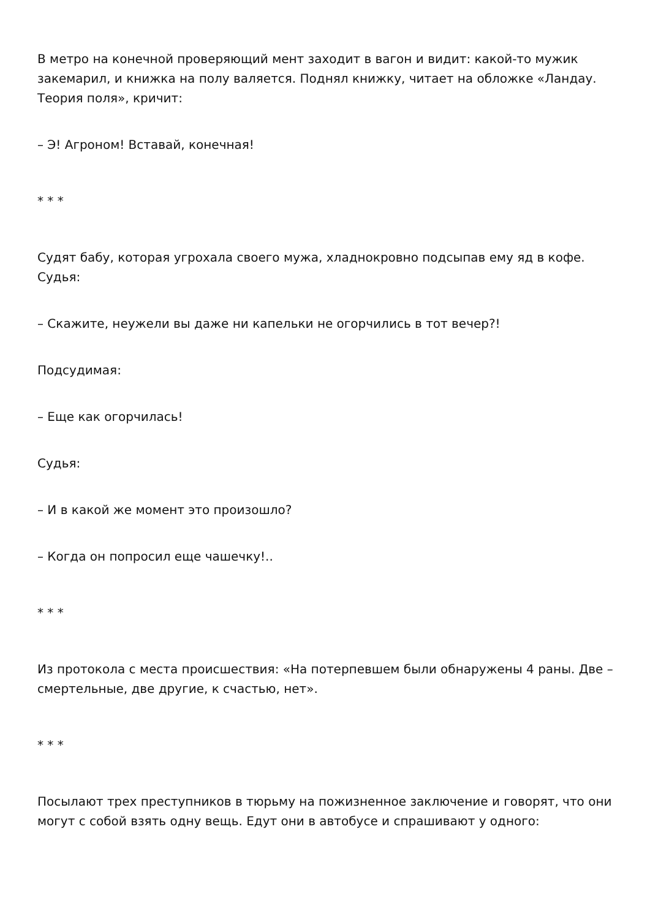В метро на конечной проверяющий мент заходит в вагон и видит: какой-то мужик закемарил, и книжка на полу валяется. Поднял книжку, читает на обложке «Ландау. Теория поля», кричит:
– Э! Агроном! Вставай, конечная!
* * *
Судят бабу, которая угрохала своего мужа, хладнокровно подсыпав ему яд в кофе. Судья:
– Скажите, неужели вы даже ни капельки не огорчились в тот вечер?!
Подсудимая:
– Еще как огорчилась!
Судья:
– И в какой же момент это произошло?
– Когда он попросил еще чашечку!..
* * *
Из протокола с места происшествия: «На потерпевшем были обнаружены 4 раны. Две – смертельные, две другие, к счастью, нет».
* * *
Посылают трех преступников в тюрьму на пожизненное заключение и говорят, что они могут с собой взять одну вещь. Едут они в автобусе и спрашивают у одного: